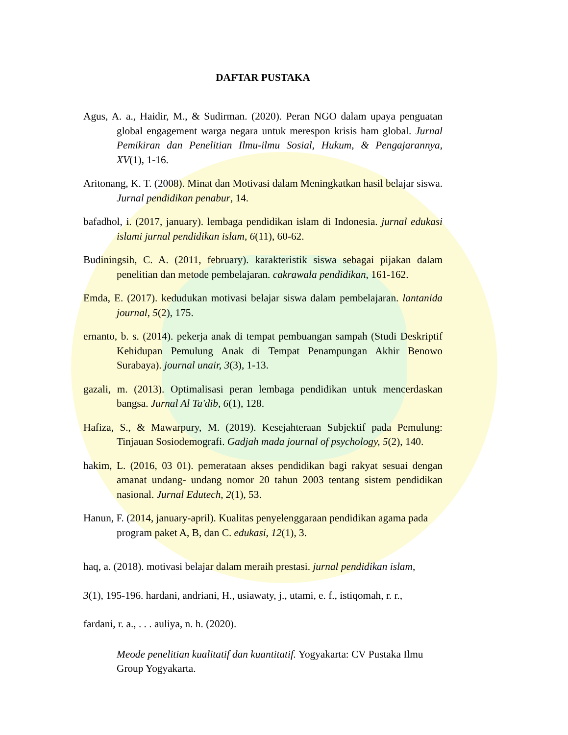DAFTAR PUSTAKA
Agus, A. a., Haidir, M., & Sudirman. (2020). Peran NGO dalam upaya penguatan global engagement warga negara untuk merespon krisis ham global. Jurnal Pemikiran dan Penelitian Ilmu-ilmu Sosial, Hukum, & Pengajarannya, XV(1), 1-16.
Aritonang, K. T. (2008). Minat dan Motivasi dalam Meningkatkan hasil belajar siswa. Jurnal pendidikan penabur, 14.
bafadhol, i. (2017, january). lembaga pendidikan islam di Indonesia. jurnal edukasi islami jurnal pendidikan islam, 6(11), 60-62.
Budiningsih, C. A. (2011, february). karakteristik siswa sebagai pijakan dalam penelitian dan metode pembelajaran. cakrawala pendidikan, 161-162.
Emda, E. (2017). kedudukan motivasi belajar siswa dalam pembelajaran. lantanida journal, 5(2), 175.
ernanto, b. s. (2014). pekerja anak di tempat pembuangan sampah (Studi Deskriptif Kehidupan Pemulung Anak di Tempat Penampungan Akhir Benowo Surabaya). journal unair, 3(3), 1-13.
gazali, m. (2013). Optimalisasi peran lembaga pendidikan untuk mencerdaskan bangsa. Jurnal Al Ta'dib, 6(1), 128.
Hafiza, S., & Mawarpury, M. (2019). Kesejahteraan Subjektif pada Pemulung: Tinjauan Sosiodemografi. Gadjah mada journal of psychology, 5(2), 140.
hakim, L. (2016, 03 01). pemerataan akses pendidikan bagi rakyat sesuai dengan amanat undang- undang nomor 20 tahun 2003 tentang sistem pendidikan nasional. Jurnal Edutech, 2(1), 53.
Hanun, F. (2014, january-april). Kualitas penyelenggaraan pendidikan agama pada program paket A, B, dan C. edukasi, 12(1), 3.
haq, a. (2018). motivasi belajar dalam meraih prestasi. jurnal pendidikan islam,
3(1), 195-196. hardani, andriani, H., usiawaty, j., utami, e. f., istiqomah, r. r.,
fardani, r. a., . . . auliya, n. h. (2020).
Meode penelitian kualitatif dan kuantitatif. Yogyakarta: CV Pustaka Ilmu Group Yogyakarta.